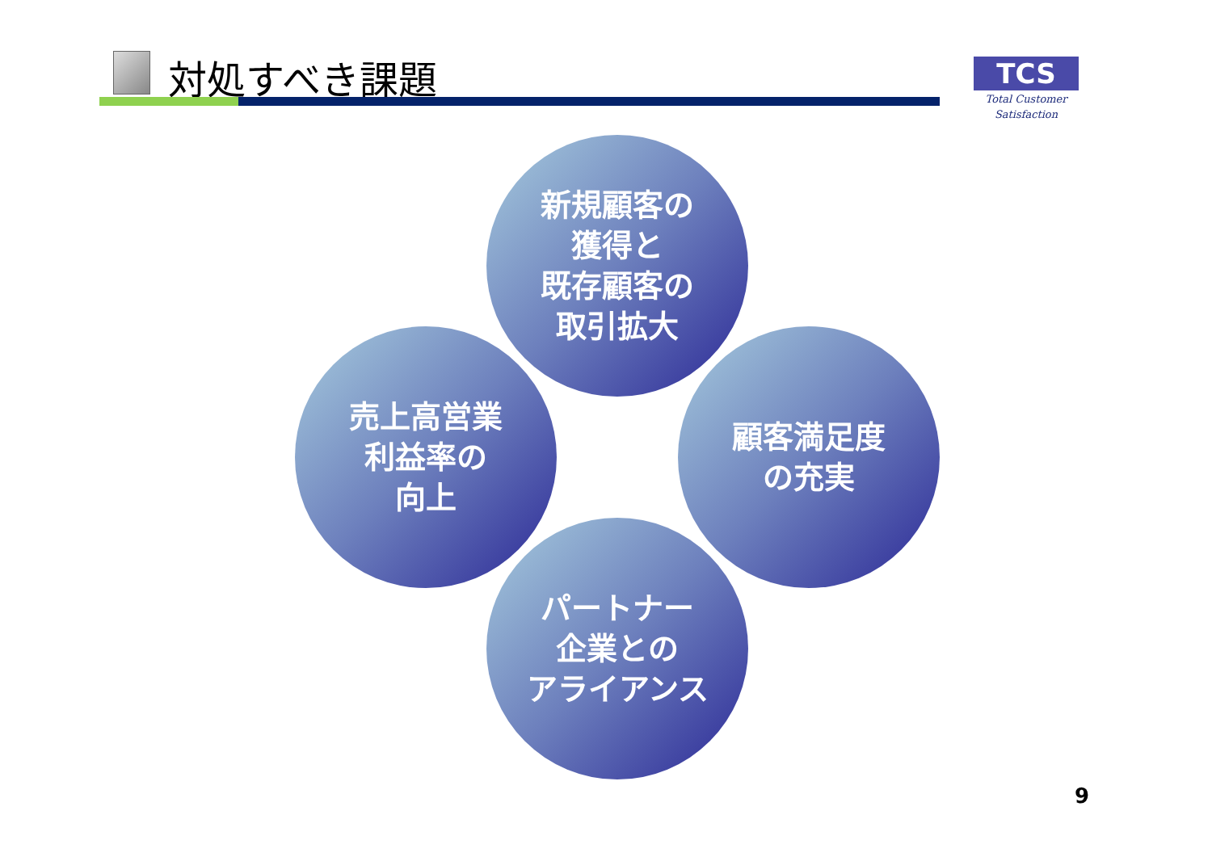対処すべき課題
TCS
Total Customer Satisfaction
新規顧客の
獲得と
既存顧客の
取引拡大
売上高営業
利益率の
向上
顧客満足度
の充実
パートナー
企業との
アライアンス
9